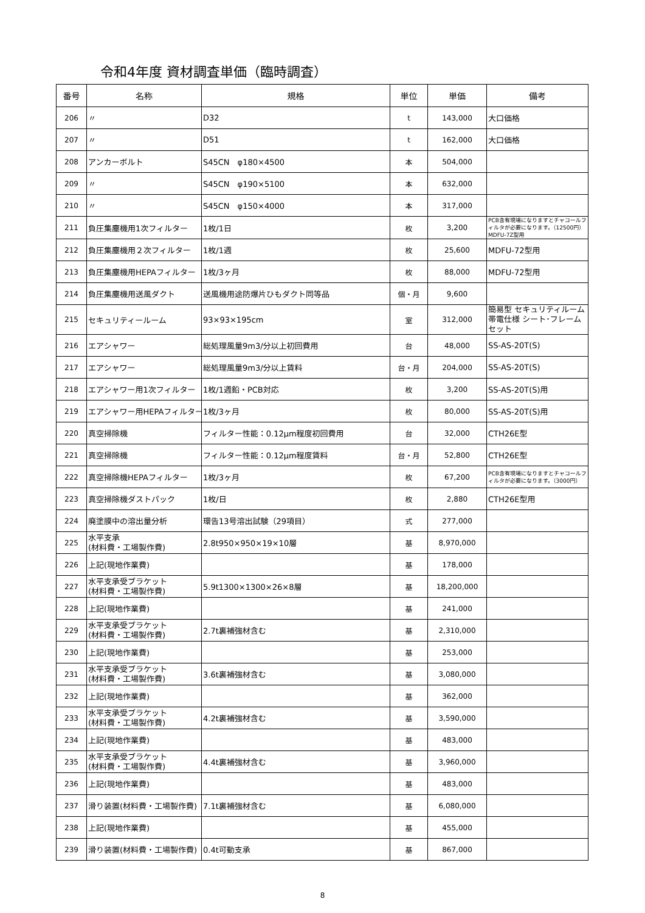令和4年度 資材調査単価（臨時調査）
| 番号 | 名称 | 規格 | 単位 | 単価 | 備考 |
| --- | --- | --- | --- | --- | --- |
| 206 | 〃 | D32 | t | 143,000 | 大口価格 |
| 207 | 〃 | D51 | t | 162,000 | 大口価格 |
| 208 | アンカーボルト | S45CN φ180×4500 | 本 | 504,000 | |
| 209 | 〃 | S45CN φ190×5100 | 本 | 632,000 | |
| 210 | 〃 | S45CN φ150×4000 | 本 | 317,000 | |
| 211 | 負圧集塵機用1次フィルター | 1枚/1日 | 枚 | 3,200 | PCB含有現場になりますとチャコールフィルタが必要になります。（12500円）MDFU-7Z型用 |
| 212 | 負圧集塵機用２次フィルター | 1枚/1週 | 枚 | 25,600 | MDFU-72型用 |
| 213 | 負圧集塵機用HEPAフィルター | 1枚/3ヶ月 | 枚 | 88,000 | MDFU-72型用 |
| 214 | 負圧集塵機用送風ダクト | 送風機用途防爆片ひもダクト同等品 | 個・月 | 9,600 | |
| 215 | セキュリティールーム | 93×93×195cm | 室 | 312,000 | 簡易型 セキュリティルーム 帯電仕様 シート･フレームセット |
| 216 | エアシャワー | 総処理風量9m3/分以上初回費用 | 台 | 48,000 | SS-AS-20T(S) |
| 217 | エアシャワー | 総処理風量9m3/分以上賃料 | 台・月 | 204,000 | SS-AS-20T(S) |
| 218 | エアシャワー用1次フィルター | 1枚/1週鉛・PCB対応 | 枚 | 3,200 | SS-AS-20T(S)用 |
| 219 | エアシャワー用HEPAフィルター | 1枚/3ヶ月 | 枚 | 80,000 | SS-AS-20T(S)用 |
| 220 | 真空掃除機 | フィルター性能：0.12μm程度初回費用 | 台 | 32,000 | CTH26E型 |
| 221 | 真空掃除機 | フィルター性能：0.12μm程度賃料 | 台・月 | 52,800 | CTH26E型 |
| 222 | 真空掃除機HEPAフィルター | 1枚/3ヶ月 | 枚 | 67,200 | PCB含有現場になりますとチャコールフィルタが必要になります。（3000円） |
| 223 | 真空掃除機ダストパック | 1枚/日 | 枚 | 2,880 | CTH26E型用 |
| 224 | 廃塗膜中の溶出量分析 | 環告13号溶出試験（29項目） | 式 | 277,000 | |
| 225 | 水平支承 (材料費・工場製作費) | 2.8t950×950×19×10層 | 基 | 8,970,000 | |
| 226 | 上記(現地作業費) | | 基 | 178,000 | |
| 227 | 水平支承受ブラケット (材料費・工場製作費) | 5.9t1300×1300×26×8層 | 基 | 18,200,000 | |
| 228 | 上記(現地作業費) | | 基 | 241,000 | |
| 229 | 水平支承受ブラケット (材料費・工場製作費) | 2.7t裏補強材含む | 基 | 2,310,000 | |
| 230 | 上記(現地作業費) | | 基 | 253,000 | |
| 231 | 水平支承受ブラケット (材料費・工場製作費) | 3.6t裏補強材含む | 基 | 3,080,000 | |
| 232 | 上記(現地作業費) | | 基 | 362,000 | |
| 233 | 水平支承受ブラケット (材料費・工場製作費) | 4.2t裏補強材含む | 基 | 3,590,000 | |
| 234 | 上記(現地作業費) | | 基 | 483,000 | |
| 235 | 水平支承受ブラケット (材料費・工場製作費) | 4.4t裏補強材含む | 基 | 3,960,000 | |
| 236 | 上記(現地作業費) | | 基 | 483,000 | |
| 237 | 滑り装置(材料費・工場製作費) | 7.1t裏補強材含む | 基 | 6,080,000 | |
| 238 | 上記(現地作業費) | | 基 | 455,000 | |
| 239 | 滑り装置(材料費・工場製作費) | 0.4t可動支承 | 基 | 867,000 | |
8